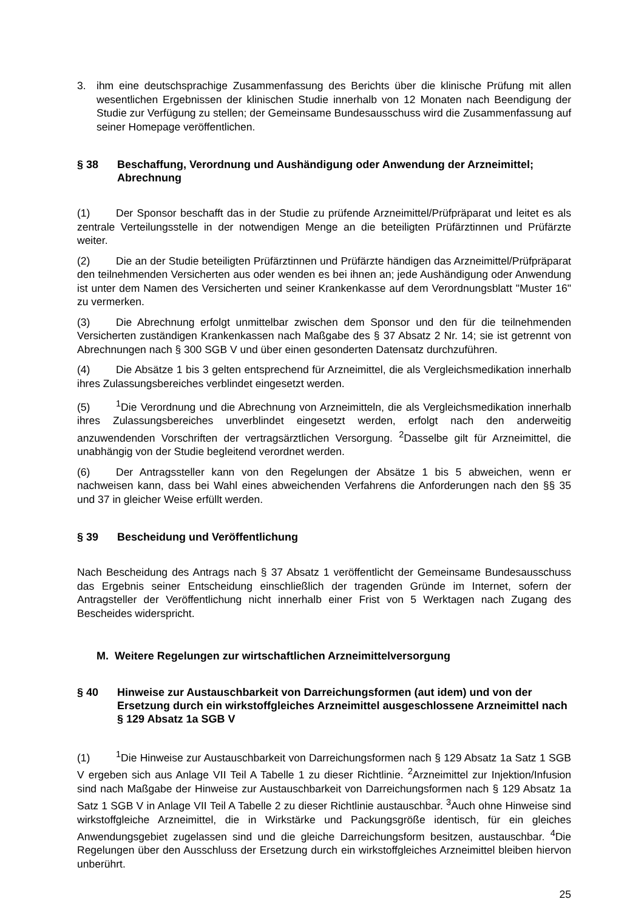3. ihm eine deutschsprachige Zusammenfassung des Berichts über die klinische Prüfung mit allen wesentlichen Ergebnissen der klinischen Studie innerhalb von 12 Monaten nach Beendigung der Studie zur Verfügung zu stellen; der Gemeinsame Bundesausschuss wird die Zusammenfassung auf seiner Homepage veröffentlichen.
§ 38 Beschaffung, Verordnung und Aushändigung oder Anwendung der Arzneimittel; Abrechnung
(1) Der Sponsor beschafft das in der Studie zu prüfende Arzneimittel/Prüfpräparat und leitet es als zentrale Verteilungsstelle in der notwendigen Menge an die beteiligten Prüfärztinnen und Prüfärzte weiter.
(2) Die an der Studie beteiligten Prüfärztinnen und Prüfärzte händigen das Arzneimittel/Prüfpräparat den teilnehmenden Versicherten aus oder wenden es bei ihnen an; jede Aushändigung oder Anwendung ist unter dem Namen des Versicherten und seiner Krankenkasse auf dem Verordnungsblatt "Muster 16" zu vermerken.
(3) Die Abrechnung erfolgt unmittelbar zwischen dem Sponsor und den für die teilnehmenden Versicherten zuständigen Krankenkassen nach Maßgabe des § 37 Absatz 2 Nr. 14; sie ist getrennt von Abrechnungen nach § 300 SGB V und über einen gesonderten Datensatz durchzuführen.
(4) Die Absätze 1 bis 3 gelten entsprechend für Arzneimittel, die als Vergleichsmedikation innerhalb ihres Zulassungsbereiches verblindet eingesetzt werden.
(5)<sup>1</sup>Die Verordnung und die Abrechnung von Arzneimitteln, die als Vergleichsmedikation innerhalb ihres Zulassungsbereiches unverblindet eingesetzt werden, erfolgt nach den anderweitig anzuwendenden Vorschriften der vertragsärztlichen Versorgung. <sup>2</sup>Dasselbe gilt für Arzneimittel, die unabhängig von der Studie begleitend verordnet werden.
(6) Der Antragssteller kann von den Regelungen der Absätze 1 bis 5 abweichen, wenn er nachweisen kann, dass bei Wahl eines abweichenden Verfahrens die Anforderungen nach den §§ 35 und 37 in gleicher Weise erfüllt werden.
§ 39 Bescheidung und Veröffentlichung
Nach Bescheidung des Antrags nach § 37 Absatz 1 veröffentlicht der Gemeinsame Bundesausschuss das Ergebnis seiner Entscheidung einschließlich der tragenden Gründe im Internet, sofern der Antragsteller der Veröffentlichung nicht innerhalb einer Frist von 5 Werktagen nach Zugang des Bescheides widerspricht.
M. Weitere Regelungen zur wirtschaftlichen Arzneimittelversorgung
§ 40 Hinweise zur Austauschbarkeit von Darreichungsformen (aut idem) und von der Ersetzung durch ein wirkstoffgleiches Arzneimittel ausgeschlossene Arzneimittel nach § 129 Absatz 1a SGB V
(1)<sup>1</sup>Die Hinweise zur Austauschbarkeit von Darreichungsformen nach § 129 Absatz 1a Satz 1 SGB V ergeben sich aus Anlage VII Teil A Tabelle 1 zu dieser Richtlinie. <sup>2</sup>Arzneimittel zur Injektion/Infusion sind nach Maßgabe der Hinweise zur Austauschbarkeit von Darreichungsformen nach § 129 Absatz 1a Satz 1 SGB V in Anlage VII Teil A Tabelle 2 zu dieser Richtlinie austauschbar. <sup>3</sup>Auch ohne Hinweise sind wirkstoffgleiche Arzneimittel, die in Wirkstärke und Packungsgröße identisch, für ein gleiches Anwendungsgebiet zugelassen sind und die gleiche Darreichungsform besitzen, austauschbar. <sup>4</sup>Die Regelungen über den Ausschluss der Ersetzung durch ein wirkstoffgleiches Arzneimittel bleiben hiervon unberührt.
25
Diese Richtlinien-Version ist nicht mehr in Kraft.